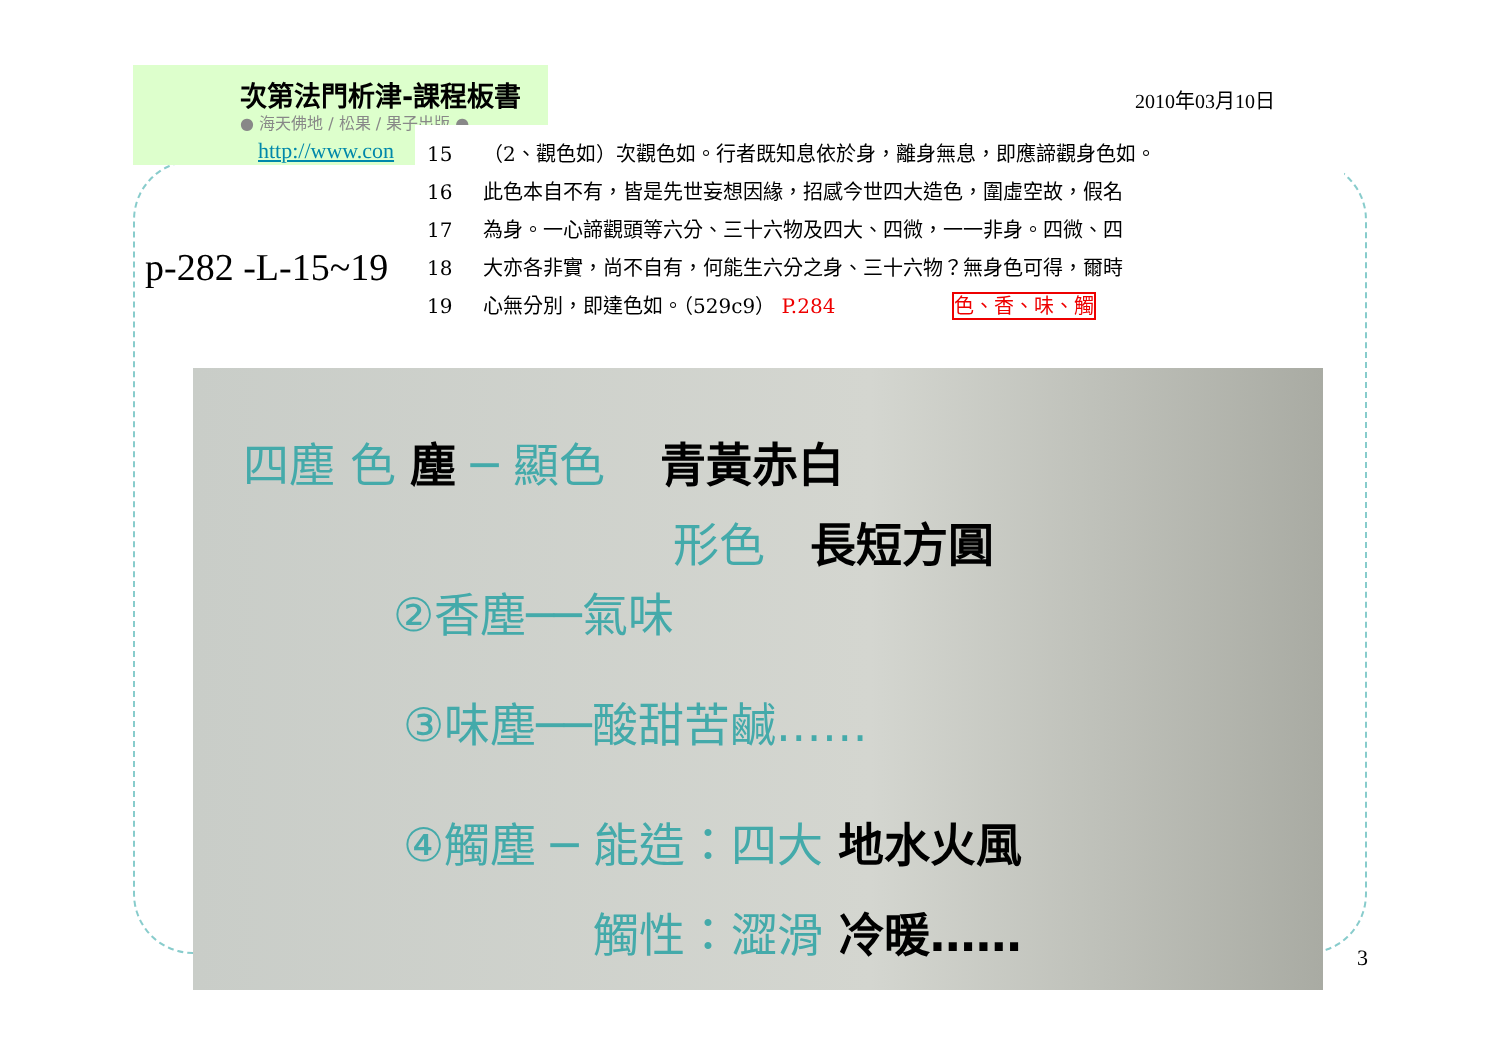次第法門析津-課程板書
● 海天佛地 / 松果 / 果子出版 ●
http://www.con
2010年03月10日
p-282 -L-15~19
15 （2、觀色如）次觀色如。行者既知息依於身，離身無息，即應諦觀身色如。
16 此色本自不有，皆是先世妄想因緣，招感今世四大造色，圍虛空故，假名
17 為身。一心諦觀頭等六分、三十六物及四大、四微，一一非身。四微、四
18 大亦各非實，尚不自有，何能生六分之身、三十六物？無身色可得，爾時
19 心無分別，即達色如。（529c9） P.284 色、香、味、觸
四塵 色 塵 ─ 顯色 青黃赤白
形色 長短方圓
②香塵──氣味
③味塵──酸甜苦鹹……
④觸塵 ─ 能造：四大 地水火風
觸性：澀滑 冷暖……
3